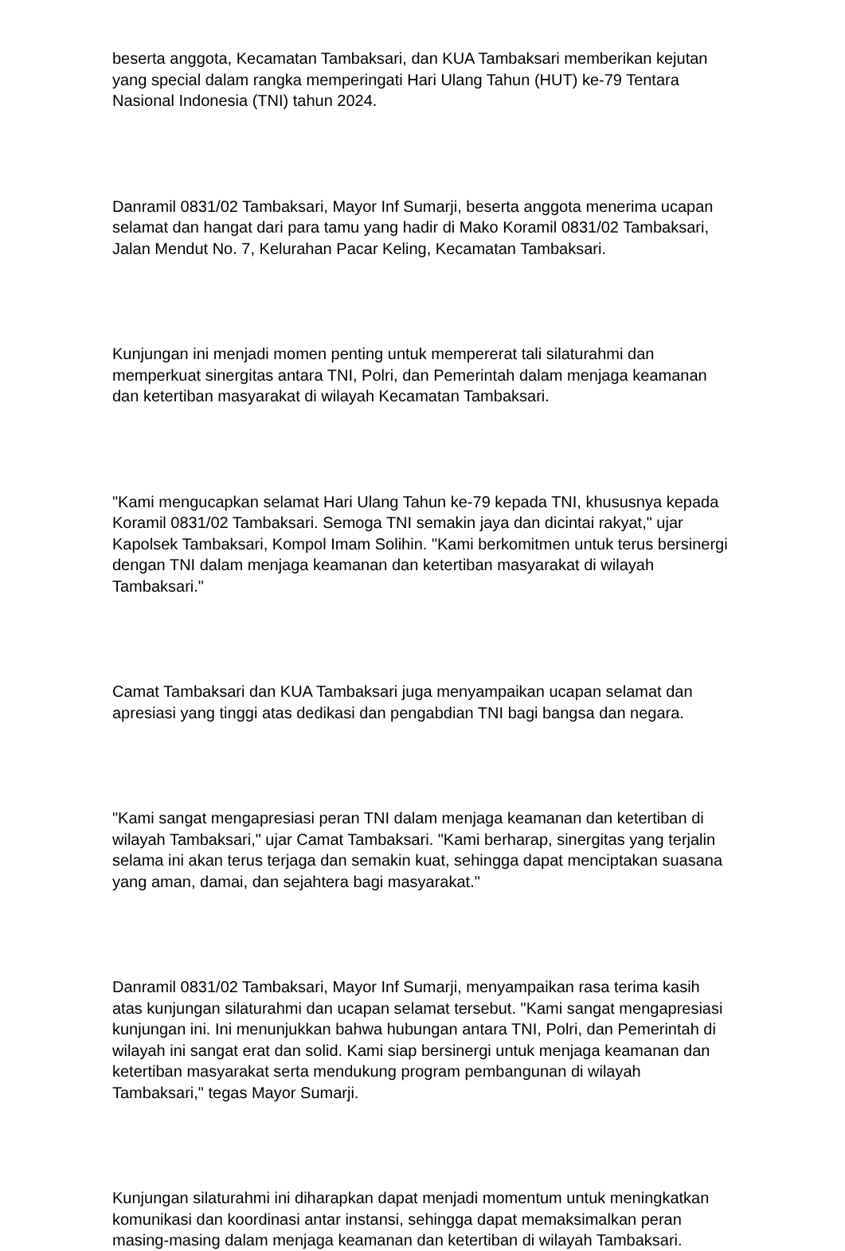beserta anggota, Kecamatan Tambaksari, dan KUA Tambaksari memberikan kejutan yang special dalam rangka memperingati Hari Ulang Tahun (HUT) ke-79 Tentara Nasional Indonesia (TNI) tahun 2024.
Danramil 0831/02 Tambaksari, Mayor Inf Sumarji, beserta anggota menerima ucapan selamat dan hangat dari para tamu yang hadir di Mako Koramil 0831/02 Tambaksari, Jalan Mendut No. 7, Kelurahan Pacar Keling, Kecamatan Tambaksari.
Kunjungan ini menjadi momen penting untuk mempererat tali silaturahmi dan memperkuat sinergitas antara TNI, Polri, dan Pemerintah dalam menjaga keamanan dan ketertiban masyarakat di wilayah Kecamatan Tambaksari.
"Kami mengucapkan selamat Hari Ulang Tahun ke-79 kepada TNI, khususnya kepada Koramil 0831/02 Tambaksari. Semoga TNI semakin jaya dan dicintai rakyat," ujar Kapolsek Tambaksari, Kompol Imam Solihin. "Kami berkomitmen untuk terus bersinergi dengan TNI dalam menjaga keamanan dan ketertiban masyarakat di wilayah Tambaksari."
Camat Tambaksari dan KUA Tambaksari juga menyampaikan ucapan selamat dan apresiasi yang tinggi atas dedikasi dan pengabdian TNI bagi bangsa dan negara.
"Kami sangat mengapresiasi peran TNI dalam menjaga keamanan dan ketertiban di wilayah Tambaksari," ujar Camat Tambaksari. "Kami berharap, sinergitas yang terjalin selama ini akan terus terjaga dan semakin kuat, sehingga dapat menciptakan suasana yang aman, damai, dan sejahtera bagi masyarakat."
Danramil 0831/02 Tambaksari, Mayor Inf Sumarji, menyampaikan rasa terima kasih atas kunjungan silaturahmi dan ucapan selamat tersebut. "Kami sangat mengapresiasi kunjungan ini. Ini menunjukkan bahwa hubungan antara TNI, Polri, dan Pemerintah di wilayah ini sangat erat dan solid. Kami siap bersinergi untuk menjaga keamanan dan ketertiban masyarakat serta mendukung program pembangunan di wilayah Tambaksari," tegas Mayor Sumarji.
Kunjungan silaturahmi ini diharapkan dapat menjadi momentum untuk meningkatkan komunikasi dan koordinasi antar instansi, sehingga dapat memaksimalkan peran masing-masing dalam menjaga keamanan dan ketertiban di wilayah Tambaksari.